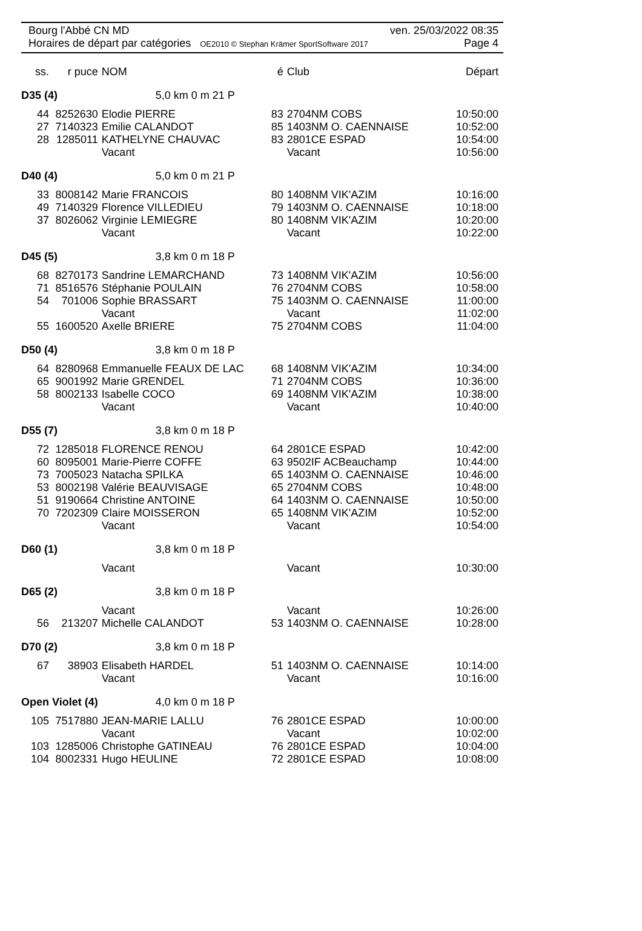Bourg l'Abbé CN MD ven. 25/03/2022 08:35
Horaires de départ par catégories OE2010 © Stephan Krämer SportSoftware 2017 Page 4
| ss. | r puce | NOM | | é | Club | Départ |
| --- | --- | --- | --- | --- | --- | --- |
| D35 (4) | | 5,0 km 0 m 21 P | | | | |
| 44 | 8252630 | Elodie PIERRE | | 83 | 2704NM COBS | 10:50:00 |
| 27 | 7140323 | Emilie CALANDOT | | 85 | 1403NM O. CAENNAISE | 10:52:00 |
| 28 | 1285011 | KATHELYNE CHAUVAC | | 83 | 2801CE ESPAD | 10:54:00 |
| | | Vacant | | | Vacant | 10:56:00 |
| D40 (4) | | 5,0 km 0 m 21 P | | | | |
| 33 | 8008142 | Marie FRANCOIS | | 80 | 1408NM VIK'AZIM | 10:16:00 |
| 49 | 7140329 | Florence VILLEDIEU | | 79 | 1403NM O. CAENNAISE | 10:18:00 |
| 37 | 8026062 | Virginie LEMIEGRE | | 80 | 1408NM VIK'AZIM | 10:20:00 |
| | | Vacant | | | Vacant | 10:22:00 |
| D45 (5) | | 3,8 km 0 m 18 P | | | | |
| 68 | 8270173 | Sandrine LEMARCHAND | | 73 | 1408NM VIK'AZIM | 10:56:00 |
| 71 | 8516576 | Stéphanie POULAIN | | 76 | 2704NM COBS | 10:58:00 |
| 54 | 701006 | Sophie BRASSART | | 75 | 1403NM O. CAENNAISE | 11:00:00 |
| | | Vacant | | | Vacant | 11:02:00 |
| 55 | 1600520 | Axelle BRIERE | | 75 | 2704NM COBS | 11:04:00 |
| D50 (4) | | 3,8 km 0 m 18 P | | | | |
| 64 | 8280968 | Emmanuelle FEAUX DE LAC | | 68 | 1408NM VIK'AZIM | 10:34:00 |
| 65 | 9001992 | Marie GRENDEL | | 71 | 2704NM COBS | 10:36:00 |
| 58 | 8002133 | Isabelle COCO | | 69 | 1408NM VIK'AZIM | 10:38:00 |
| | | Vacant | | | Vacant | 10:40:00 |
| D55 (7) | | 3,8 km 0 m 18 P | | | | |
| 72 | 1285018 | FLORENCE RENOU | | 64 | 2801CE ESPAD | 10:42:00 |
| 60 | 8095001 | Marie-Pierre COFFE | | 63 | 9502IF ACBeauchamp | 10:44:00 |
| 73 | 7005023 | Natacha SPILKA | | 65 | 1403NM O. CAENNAISE | 10:46:00 |
| 53 | 8002198 | Valérie BEAUVISAGE | | 65 | 2704NM COBS | 10:48:00 |
| 51 | 9190664 | Christine ANTOINE | | 64 | 1403NM O. CAENNAISE | 10:50:00 |
| 70 | 7202309 | Claire MOISSERON | | 65 | 1408NM VIK'AZIM | 10:52:00 |
| | | Vacant | | | Vacant | 10:54:00 |
| D60 (1) | | 3,8 km 0 m 18 P | | | | |
| | | Vacant | | | Vacant | 10:30:00 |
| D65 (2) | | 3,8 km 0 m 18 P | | | | |
| | | Vacant | | | Vacant | 10:26:00 |
| 56 | 213207 | Michelle CALANDOT | | 53 | 1403NM O. CAENNAISE | 10:28:00 |
| D70 (2) | | 3,8 km 0 m 18 P | | | | |
| 67 | 38903 | Elisabeth HARDEL | | 51 | 1403NM O. CAENNAISE | 10:14:00 |
| | | Vacant | | | Vacant | 10:16:00 |
| Open Violet (4) | | 4,0 km 0 m 18 P | | | | |
| 105 | 7517880 | JEAN-MARIE LALLU | | 76 | 2801CE ESPAD | 10:00:00 |
| | | Vacant | | | Vacant | 10:02:00 |
| 103 | 1285006 | Christophe GATINEAU | | 76 | 2801CE ESPAD | 10:04:00 |
| 104 | 8002331 | Hugo HEULINE | | 72 | 2801CE ESPAD | 10:08:00 |